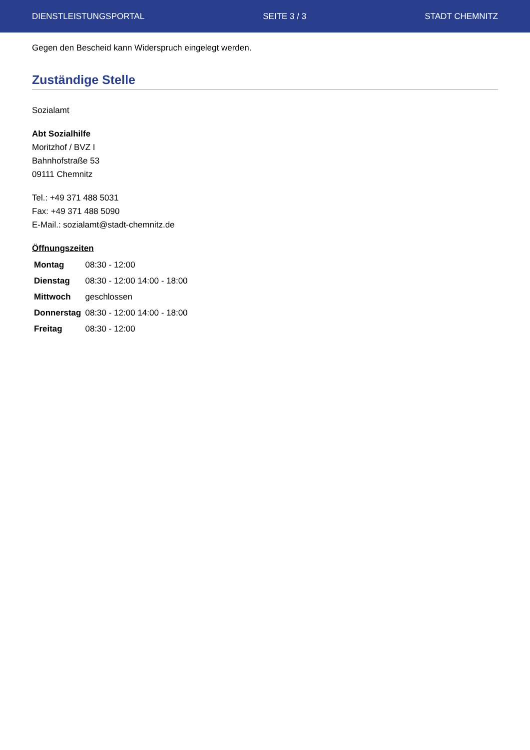DIENSTLEISTUNGSPORTAL SEITE 3 / 3 STADT CHEMNITZ
Gegen den Bescheid kann Widerspruch eingelegt werden.
Zuständige Stelle
Sozialamt
Abt Sozialhilfe
Moritzhof / BVZ I
Bahnhofstraße 53
09111 Chemnitz
Tel.: +49 371 488 5031
Fax: +49 371 488 5090
E-Mail.: sozialamt@stadt-chemnitz.de
Öffnungszeiten
| Montag | 08:30 - 12:00 |
| Dienstag | 08:30 - 12:00 14:00 - 18:00 |
| Mittwoch | geschlossen |
| Donnerstag | 08:30 - 12:00 14:00 - 18:00 |
| Freitag | 08:30 - 12:00 |